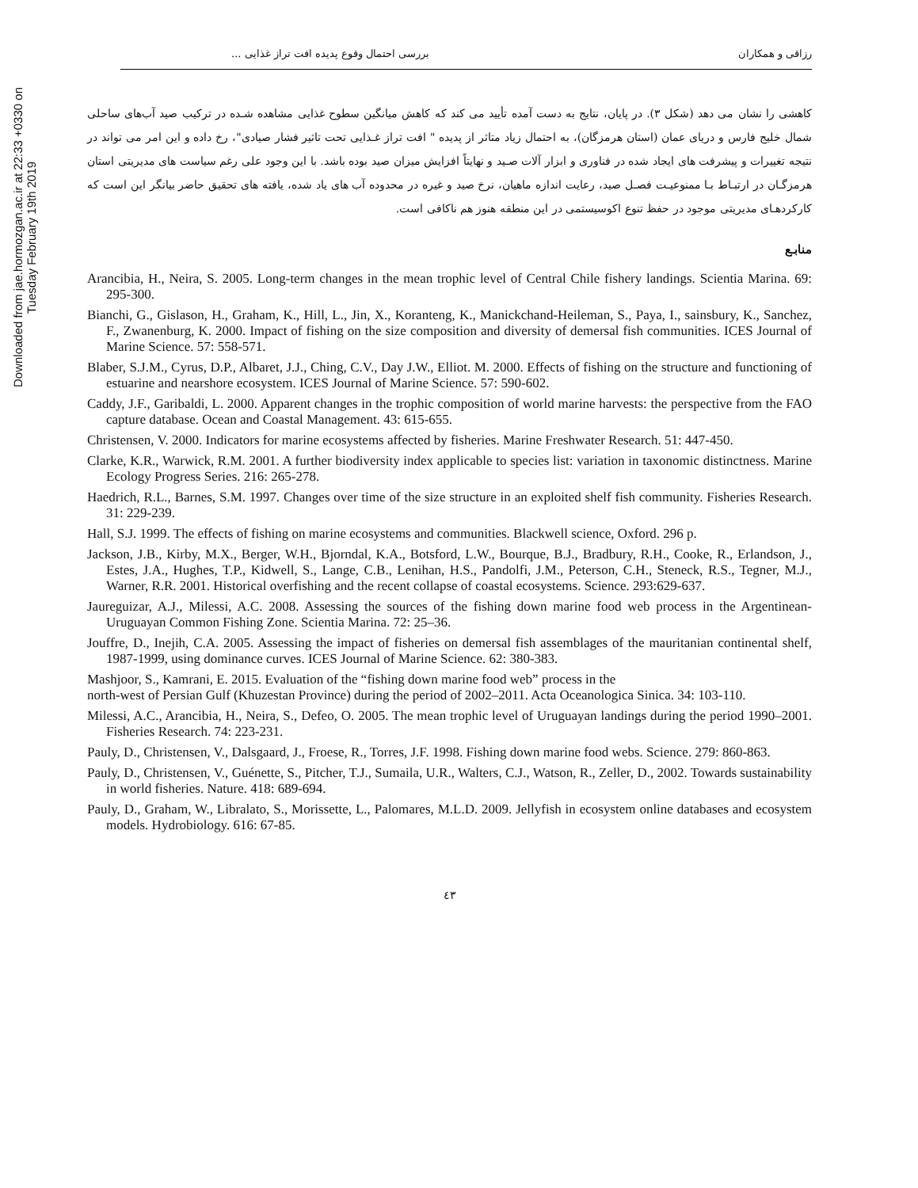Downloaded from jae.hormozgan.ac.ir at 22:33 +0330 on Tuesday February 19th 2019
رزاقی و همکاران بررسی احتمال وقوع پدیده افت تراز غذایی ...
کاهشی را نشان می دهد (شکل ۳). در پایان، نتایج به دست آمده تأیید می کند که کاهش میانگین سطوح غذایی مشاهده شـده در ترکیب صید آب‌های ساحلی شمال خلیج فارس و دریای عمان (استان هرمزگان)، به احتمال زیاد متاثر از پدیده " افت تراز غـذایی تحت تاثیر فشار صیادی"، رخ داده و این امر می تواند در نتیجه تغییرات و پیشرفت های ایجاد شده در فناوری و ابزار آلات صـید و نهایتاً افزایش میزان صید بوده باشد. با این وجود علی رغم سیاست های مدیریتی استان هرمزگـان در ارتبـاط بـا ممنوعیـت فصـل صید، رعایت اندازه ماهیان، نرخ صید و غیره در محدوده آب های یاد شده، یافته های تحقیق حاضر بیانگر این است که کارکردهـای مدیریتی موجود در حفظ تنوع اکوسیستمی در این منطقه هنوز هم ناکافی است.
منابـع
Arancibia, H., Neira, S. 2005. Long-term changes in the mean trophic level of Central Chile fishery landings. Scientia Marina. 69: 295-300.
Bianchi, G., Gislason, H., Graham, K., Hill, L., Jin, X., Koranteng, K., Manickchand-Heileman, S., Paya, I., sainsbury, K., Sanchez, F., Zwanenburg, K. 2000. Impact of fishing on the size composition and diversity of demersal fish communities. ICES Journal of Marine Science. 57: 558-571.
Blaber, S.J.M., Cyrus, D.P., Albaret, J.J., Ching, C.V., Day J.W., Elliot. M. 2000. Effects of fishing on the structure and functioning of estuarine and nearshore ecosystem. ICES Journal of Marine Science. 57: 590-602.
Caddy, J.F., Garibaldi, L. 2000. Apparent changes in the trophic composition of world marine harvests: the perspective from the FAO capture database. Ocean and Coastal Management. 43: 615-655.
Christensen, V. 2000. Indicators for marine ecosystems affected by fisheries. Marine Freshwater Research. 51: 447-450.
Clarke, K.R., Warwick, R.M. 2001. A further biodiversity index applicable to species list: variation in taxonomic distinctness. Marine Ecology Progress Series. 216: 265-278.
Haedrich, R.L., Barnes, S.M. 1997. Changes over time of the size structure in an exploited shelf fish community. Fisheries Research. 31: 229-239.
Hall, S.J. 1999. The effects of fishing on marine ecosystems and communities. Blackwell science, Oxford. 296 p.
Jackson, J.B., Kirby, M.X., Berger, W.H., Bjorndal, K.A., Botsford, L.W., Bourque, B.J., Bradbury, R.H., Cooke, R., Erlandson, J., Estes, J.A., Hughes, T.P., Kidwell, S., Lange, C.B., Lenihan, H.S., Pandolfi, J.M., Peterson, C.H., Steneck, R.S., Tegner, M.J., Warner, R.R. 2001. Historical overfishing and the recent collapse of coastal ecosystems. Science. 293:629-637.
Jaureguizar, A.J., Milessi, A.C. 2008. Assessing the sources of the fishing down marine food web process in the Argentinean-Uruguayan Common Fishing Zone. Scientia Marina. 72: 25–36.
Jouffre, D., Inejih, C.A. 2005. Assessing the impact of fisheries on demersal fish assemblages of the mauritanian continental shelf, 1987-1999, using dominance curves. ICES Journal of Marine Science. 62: 380-383.
Mashjoor, S., Kamrani, E. 2015. Evaluation of the “fishing down marine food web” process in the
north-west of Persian Gulf (Khuzestan Province) during the period of 2002–2011. Acta Oceanologica Sinica. 34: 103-110.
Milessi, A.C., Arancibia, H., Neira, S., Defeo, O. 2005. The mean trophic level of Uruguayan landings during the period 1990–2001. Fisheries Research. 74: 223-231.
Pauly, D., Christensen, V., Dalsgaard, J., Froese, R., Torres, J.F. 1998. Fishing down marine food webs. Science. 279: 860-863.
Pauly, D., Christensen, V., Guénette, S., Pitcher, T.J., Sumaila, U.R., Walters, C.J., Watson, R., Zeller, D., 2002. Towards sustainability in world fisheries. Nature. 418: 689-694.
Pauly, D., Graham, W., Libralato, S., Morissette, L., Palomares, M.L.D. 2009. Jellyfish in ecosystem online databases and ecosystem models. Hydrobiology. 616: 67-85.
٤٣